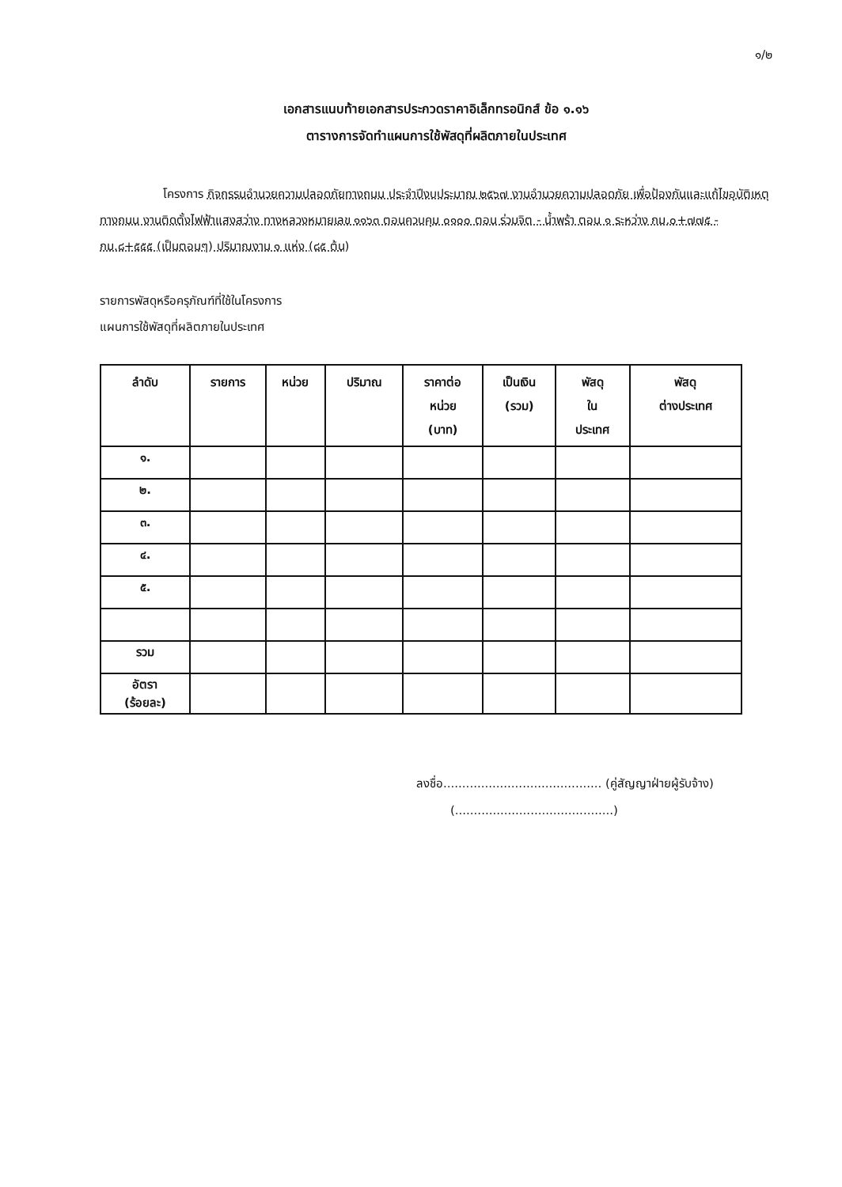๑/๒
เอกสารแนบท้ายเอกสารประกวดราคาอิเล็กทรอนิกส์ ข้อ ๑.๑๖
ตารางการจัดทำแผนการใช้พัสดุที่ผลิตภายในประเทศ
โครงการ กิจกรรมอำนวยความปลอดภัยทางถนน ประจำปีงบประมาณ ๒๕๖๗ งานอำนวยความปลอดภัย เพื่อป้องกันและแก้ไขอุบัติเหตุทางถนน งานติดตั้งไฟฟ้าแสงสว่าง ทางหลวงหมายเลข ๑๑๖๓ ตอนควบคุม ๐๑๐๐ ตอน ร่วมจิต - น้ำพร้า ตอน ๑ ระหว่าง กม.๐+๗๗๕ - กม.๘+๕๕๕ (เป็นตอนๆ) ปริมาณงาน ๑ แห่ง (๘๕ ต้น)
รายการพัสดุหรือครุภัณฑ์ที่ใช้ในโครงการ
แผนการใช้พัสดุที่ผลิตภายในประเทศ
| ลำดับ | รายการ | หน่วย | ปริมาณ | ราคาต่อ หน่วย (บาท) | เป็นเงิน (รวม) | พัสดุ ใน ประเทศ | พัสดุ ต่างประเทศ |
| --- | --- | --- | --- | --- | --- | --- | --- |
| ๑. | | | | | | | |
| ๒. | | | | | | | |
| ๓. | | | | | | | |
| ๔. | | | | | | | |
| ๕. | | | | | | | |
| รวม | | | | | | | |
| อัตรา (ร้อยละ) | | | | | | | |
ลงชื่อ.......................................... (คู่สัญญาฝ่ายผู้รับจ้าง)
(..........................................)